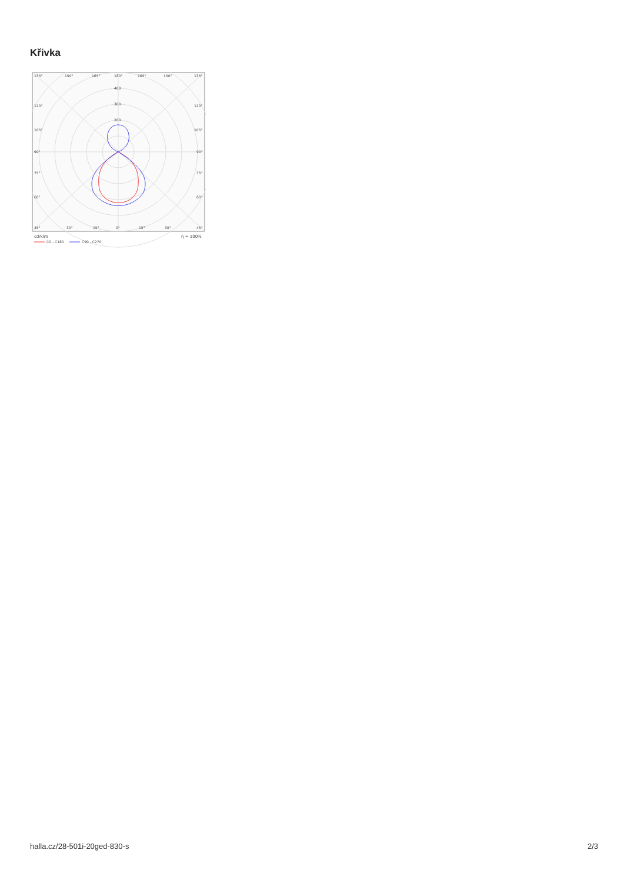Křivka
135°
150°
165°
180°
165°
150°
135°
400
300
200
120°
120°
105°
105°
90°
90°
75°
75°
60°
60°
45°
30°
15°
0°
15°
30°
45°
cd/klm
η = 100%
C0 - C180
C90 - C270
halla.cz/28-501i-20ged-830-s 2/3